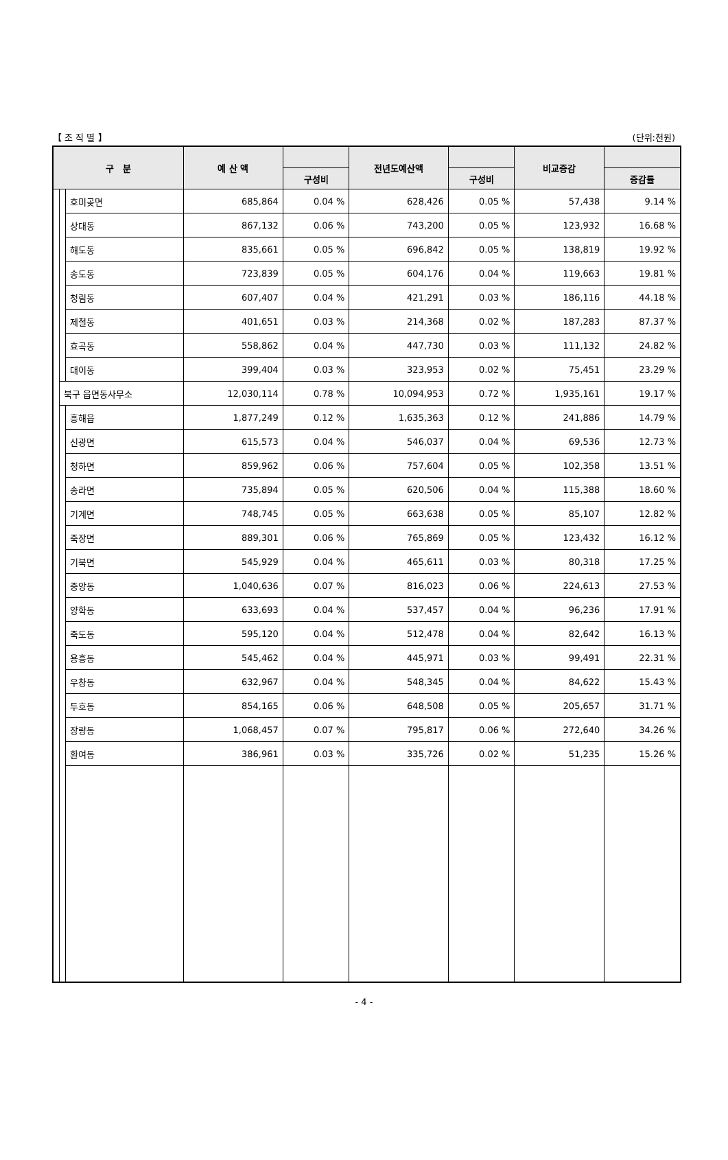【 조 직 별 】 (단위:천원)
| 구 분 | | | 예 산 액 | | 전년도예산액 | | 비교증감 | |
| --- | --- | --- | --- | --- | --- | --- | --- | --- |
| | | | | 구성비 | | 구성비 | | 증감률 |
| | | 호미곶면 | 685,864 | 0.04 % | 628,426 | 0.05 % | 57,438 | 9.14 % |
| | | 상대동 | 867,132 | 0.06 % | 743,200 | 0.05 % | 123,932 | 16.68 % |
| | | 해도동 | 835,661 | 0.05 % | 696,842 | 0.05 % | 138,819 | 19.92 % |
| | | 송도동 | 723,839 | 0.05 % | 604,176 | 0.04 % | 119,663 | 19.81 % |
| | | 청림동 | 607,407 | 0.04 % | 421,291 | 0.03 % | 186,116 | 44.18 % |
| | | 제철동 | 401,651 | 0.03 % | 214,368 | 0.02 % | 187,283 | 87.37 % |
| | | 효곡동 | 558,862 | 0.04 % | 447,730 | 0.03 % | 111,132 | 24.82 % |
| | | 대이동 | 399,404 | 0.03 % | 323,953 | 0.02 % | 75,451 | 23.29 % |
| | 북구 읍면동사무소 | | 12,030,114 | 0.78 % | 10,094,953 | 0.72 % | 1,935,161 | 19.17 % |
| | | 흥해읍 | 1,877,249 | 0.12 % | 1,635,363 | 0.12 % | 241,886 | 14.79 % |
| | | 신광면 | 615,573 | 0.04 % | 546,037 | 0.04 % | 69,536 | 12.73 % |
| | | 청하면 | 859,962 | 0.06 % | 757,604 | 0.05 % | 102,358 | 13.51 % |
| | | 송라면 | 735,894 | 0.05 % | 620,506 | 0.04 % | 115,388 | 18.60 % |
| | | 기계면 | 748,745 | 0.05 % | 663,638 | 0.05 % | 85,107 | 12.82 % |
| | | 죽장면 | 889,301 | 0.06 % | 765,869 | 0.05 % | 123,432 | 16.12 % |
| | | 기북면 | 545,929 | 0.04 % | 465,611 | 0.03 % | 80,318 | 17.25 % |
| | | 중앙동 | 1,040,636 | 0.07 % | 816,023 | 0.06 % | 224,613 | 27.53 % |
| | | 양학동 | 633,693 | 0.04 % | 537,457 | 0.04 % | 96,236 | 17.91 % |
| | | 죽도동 | 595,120 | 0.04 % | 512,478 | 0.04 % | 82,642 | 16.13 % |
| | | 용흥동 | 545,462 | 0.04 % | 445,971 | 0.03 % | 99,491 | 22.31 % |
| | | 우창동 | 632,967 | 0.04 % | 548,345 | 0.04 % | 84,622 | 15.43 % |
| | | 두호동 | 854,165 | 0.06 % | 648,508 | 0.05 % | 205,657 | 31.71 % |
| | | 장량동 | 1,068,457 | 0.07 % | 795,817 | 0.06 % | 272,640 | 34.26 % |
| | | 환여동 | 386,961 | 0.03 % | 335,726 | 0.02 % | 51,235 | 15.26 % |
- 4 -